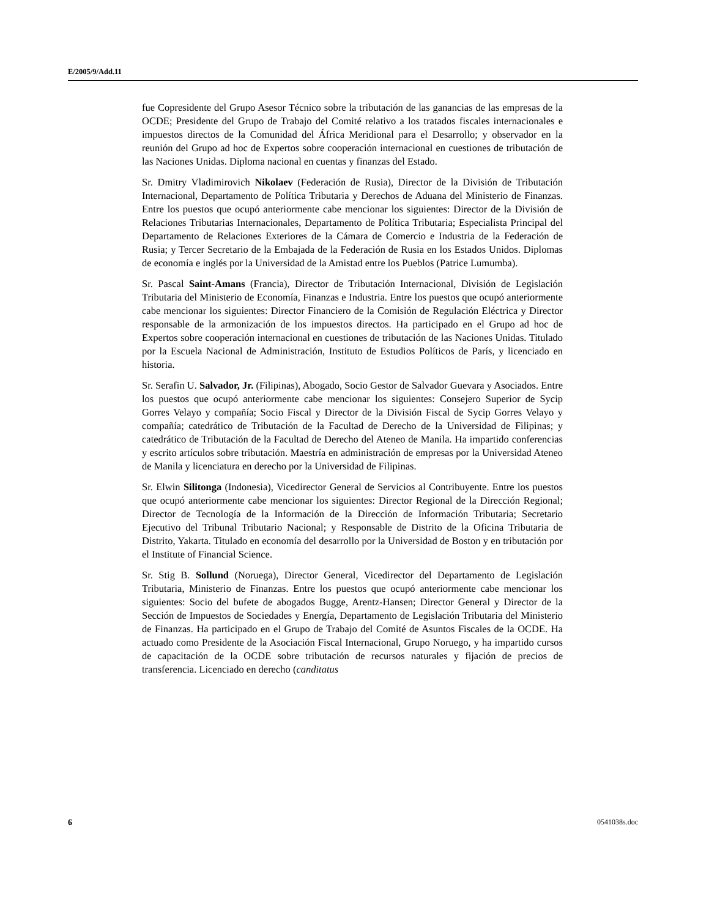E/2005/9/Add.11
fue Copresidente del Grupo Asesor Técnico sobre la tributación de las ganancias de las empresas de la OCDE; Presidente del Grupo de Trabajo del Comité relativo a los tratados fiscales internacionales e impuestos directos de la Comunidad del África Meridional para el Desarrollo; y observador en la reunión del Grupo ad hoc de Expertos sobre cooperación internacional en cuestiones de tributación de las Naciones Unidas. Diploma nacional en cuentas y finanzas del Estado.
Sr. Dmitry Vladimirovich Nikolaev (Federación de Rusia), Director de la División de Tributación Internacional, Departamento de Política Tributaria y Derechos de Aduana del Ministerio de Finanzas. Entre los puestos que ocupó anteriormente cabe mencionar los siguientes: Director de la División de Relaciones Tributarias Internacionales, Departamento de Política Tributaria; Especialista Principal del Departamento de Relaciones Exteriores de la Cámara de Comercio e Industria de la Federación de Rusia; y Tercer Secretario de la Embajada de la Federación de Rusia en los Estados Unidos. Diplomas de economía e inglés por la Universidad de la Amistad entre los Pueblos (Patrice Lumumba).
Sr. Pascal Saint-Amans (Francia), Director de Tributación Internacional, División de Legislación Tributaria del Ministerio de Economía, Finanzas e Industria. Entre los puestos que ocupó anteriormente cabe mencionar los siguientes: Director Financiero de la Comisión de Regulación Eléctrica y Director responsable de la armonización de los impuestos directos. Ha participado en el Grupo ad hoc de Expertos sobre cooperación internacional en cuestiones de tributación de las Naciones Unidas. Titulado por la Escuela Nacional de Administración, Instituto de Estudios Políticos de París, y licenciado en historia.
Sr. Serafin U. Salvador, Jr. (Filipinas), Abogado, Socio Gestor de Salvador Guevara y Asociados. Entre los puestos que ocupó anteriormente cabe mencionar los siguientes: Consejero Superior de Sycip Gorres Velayo y compañía; Socio Fiscal y Director de la División Fiscal de Sycip Gorres Velayo y compañía; catedrático de Tributación de la Facultad de Derecho de la Universidad de Filipinas; y catedrático de Tributación de la Facultad de Derecho del Ateneo de Manila. Ha impartido conferencias y escrito artículos sobre tributación. Maestría en administración de empresas por la Universidad Ateneo de Manila y licenciatura en derecho por la Universidad de Filipinas.
Sr. Elwin Silitonga (Indonesia), Vicedirector General de Servicios al Contribuyente. Entre los puestos que ocupó anteriormente cabe mencionar los siguientes: Director Regional de la Dirección Regional; Director de Tecnología de la Información de la Dirección de Información Tributaria; Secretario Ejecutivo del Tribunal Tributario Nacional; y Responsable de Distrito de la Oficina Tributaria de Distrito, Yakarta. Titulado en economía del desarrollo por la Universidad de Boston y en tributación por el Institute of Financial Science.
Sr. Stig B. Sollund (Noruega), Director General, Vicedirector del Departamento de Legislación Tributaria, Ministerio de Finanzas. Entre los puestos que ocupó anteriormente cabe mencionar los siguientes: Socio del bufete de abogados Bugge, Arentz-Hansen; Director General y Director de la Sección de Impuestos de Sociedades y Energía, Departamento de Legislación Tributaria del Ministerio de Finanzas. Ha participado en el Grupo de Trabajo del Comité de Asuntos Fiscales de la OCDE. Ha actuado como Presidente de la Asociación Fiscal Internacional, Grupo Noruego, y ha impartido cursos de capacitación de la OCDE sobre tributación de recursos naturales y fijación de precios de transferencia. Licenciado en derecho (canditatus
6 0541038s.doc